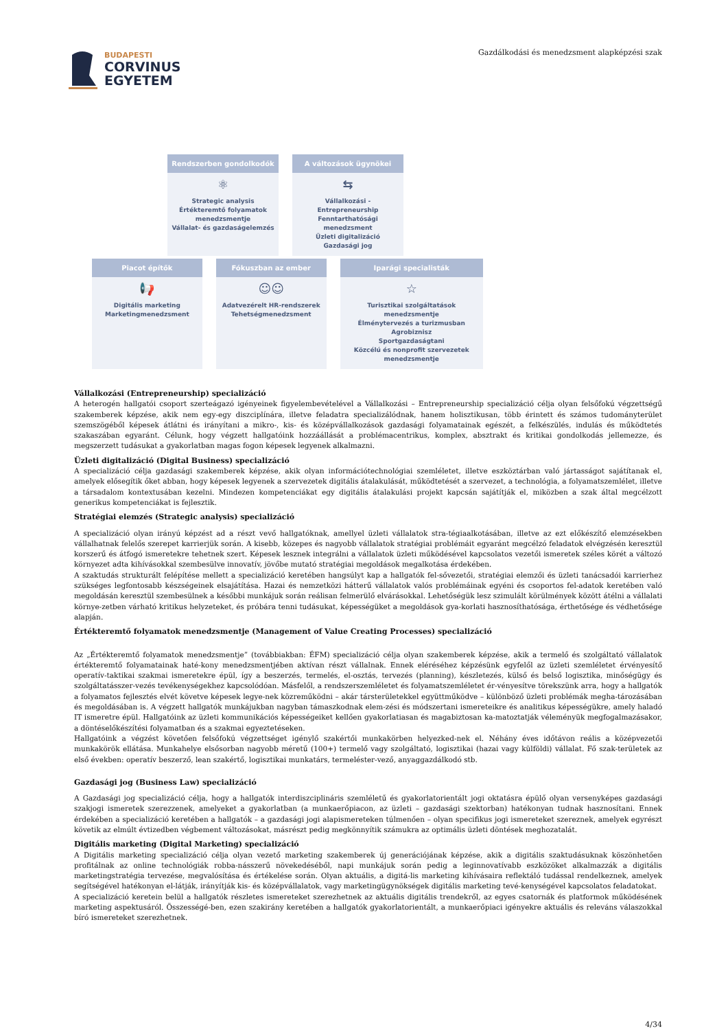BUDAPESTI
CORVINUS
EGYETEM
Gazdálkodási és menedzsment alapképzési szak
Rendszerben gondolkodók
⚛
Strategic analysis
Értékteremtő folyamatok menedzsmentje
Vállalat- és gazdaságelemzés
A változások ügynökei
⇆
Vállalkozási - Entrepreneurship
Fenntarthatósági menedzsment
Üzleti digitalizáció
Gazdasági jog
Piacot építők
📢
Digitális marketing
Marketingmenedzsment
Fókuszban az ember
☺☺
Adatvezérelt HR-rendszerek
Tehetségmenedzsment
Iparági specialisták
☆
Turisztikai szolgáltatások menedzsmentje
Élménytervezés a turizmusban
Agrobiznisz
Sportgazdaságtani
Közcélú és nonprofit szervezetek menedzsmentje
Vállalkozási (Entrepreneurship) specializáció
A heterogén hallgatói csoport szerteágazó igényeinek figyelembevételével a Vállalkozási – Entrepreneurship specializáció célja olyan felsőfokú végzettségű szakemberek képzése, akik nem egy-egy diszciplínára, illetve feladatra specializálódnak, hanem holisztikusan, több érintett és számos tudományterület szemszögéből képesek átlátni és irányítani a mikro-, kis- és középvállalkozások gazdasági folyamatainak egészét, a felkészülés, indulás és működtetés szakaszában egyaránt. Célunk, hogy végzett hallgatóink hozzáállását a problémacentrikus, komplex, absztrakt és kritikai gondolkodás jellemezze, és megszerzett tudásukat a gyakorlatban magas fogon képesek legyenek alkalmazni.
Üzleti digitalizáció (Digital Business) specializáció
A specializáció célja gazdasági szakemberek képzése, akik olyan információtechnológiai szemléletet, illetve eszköztárban való jártasságot sajátítanak el, amelyek elősegítik őket abban, hogy képesek legyenek a szervezetek digitális átalakulását, működtetését a szervezet, a technológia, a folyamatszemlélet, illetve a társadalom kontextusában kezelni. Mindezen kompetenciákat egy digitális átalakulási projekt kapcsán sajátítják el, miközben a szak által megcélzott generikus kompetenciákat is fejlesztik.
Stratégiai elemzés (Strategic analysis) specializáció
A specializáció olyan irányú képzést ad a részt vevő hallgatóknak, amellyel üzleti vállalatok stra-tégiaalkotásában, illetve az ezt előkészítő elemzésekben vállalhatnak felelős szerepet karrierjük során. A kisebb, közepes és nagyobb vállalatok stratégiai problémáit egyaránt megcélzó feladatok elvégzésén keresztül korszerű és átfogó ismeretekre tehetnek szert. Képesek lesznek integrálni a vállalatok üzleti működésével kapcsolatos vezetői ismeretek széles körét a változó környezet adta kihívásokkal szembesülve innovatív, jövőbe mutató stratégiai megoldások megalkotása érdekében.
A szaktudás strukturált felépítése mellett a specializáció keretében hangsúlyt kap a hallgatók fel-sővezetői, stratégiai elemzői és üzleti tanácsadói karrierhez szükséges legfontosabb készségeinek elsajátítása. Hazai és nemzetközi hátterű vállalatok valós problémáinak egyéni és csoportos fel-adatok keretében való megoldásán keresztül szembesülnek a későbbi munkájuk során reálisan felmerülő elvárásokkal. Lehetőségük lesz szimulált körülmények között átélni a vállalati környe-zetben várható kritikus helyzeteket, és próbára tenni tudásukat, képességüket a megoldások gya-korlati hasznosíthatósága, érthetősége és védhetősége alapján.
Értékteremtő folyamatok menedzsmentje (Management of Value Creating Processes) specializáció
Az „Értékteremtő folyamatok menedzsmentje” (továbbiakban: ÉFM) specializáció célja olyan szakemberek képzése, akik a termelő és szolgáltató vállalatok értékteremtő folyamatainak haté-kony menedzsmentjében aktívan részt vállalnak. Ennek eléréséhez képzésünk egyfelől az üzleti szemléletet érvényesítő operatív-taktikai szakmai ismeretekre épül, így a beszerzés, termelés, el-osztás, tervezés (planning), készletezés, külső és belső logisztika, minőségügy és szolgáltatásszer-vezés tevékenységekhez kapcsolódóan. Másfelől, a rendszerszemléletet és folyamatszemléletet ér-vényesítve törekszünk arra, hogy a hallgatók a folyamatos fejlesztés elvét követve képesek legye-nek közreműködni – akár társterületekkel együttműködve – különböző üzleti problémák megha-tározásában és megoldásában is. A végzett hallgatók munkájukban nagyban támaszkodnak elem-zési és módszertani ismereteikre és analitikus képességükre, amely haladó IT ismeretre épül. Hallgatóink az üzleti kommunikációs képességeiket kellően gyakorlatiasan és magabiztosan ka-matoztatják véleményük megfogalmazásakor, a döntéselőkészítési folyamatban és a szakmai egyeztetéseken.
Hallgatóink a végzést követően felsőfokú végzettséget igénylő szakértői munkakörben helyezked-nek el. Néhány éves időtávon reális a középvezetői munkakörök ellátása. Munkahelye elsősorban nagyobb méretű (100+) termelő vagy szolgáltató, logisztikai (hazai vagy külföldi) vállalat. Fő szak-területek az első években: operatív beszerző, lean szakértő, logisztikai munkatárs, termeléster-vező, anyaggazdálkodó stb.
Gazdasági jog (Business Law) specializáció
A Gazdasági jog specializáció célja, hogy a hallgatók interdiszciplináris szemléletű és gyakorlatorientált jogi oktatásra épülő olyan versenyképes gazdasági szakjogi ismeretek szerezzenek, amelyeket a gyakorlatban (a munkaerőpiacon, az üzleti – gazdasági szektorban) hatékonyan tudnak hasznosítani. Ennek érdekében a specializáció keretében a hallgatók – a gazdasági jogi alapismereteken túlmenően – olyan specifikus jogi ismereteket szereznek, amelyek egyrészt követik az elmúlt évtizedben végbement változásokat, másrészt pedig megkönnyítik számukra az optimális üzleti döntések meghozatalát.
Digitális marketing (Digital Marketing) specializáció
A Digitális marketing specializáció célja olyan vezető marketing szakemberek új generációjának képzése, akik a digitális szaktudásuknak köszönhetően profitálnak az online technológiák robba-násszerű növekedéséből, napi munkájuk során pedig a leginnovatívabb eszközöket alkalmazzák a digitális marketingstratégia tervezése, megvalósítása és értékelése során. Olyan aktuális, a digitá-lis marketing kihívásaira reflektáló tudással rendelkeznek, amelyek segítségével hatékonyan el-látják, irányítják kis- és középvállalatok, vagy marketingügynökségek digitális marketing tevé-kenységével kapcsolatos feladatokat.
A specializáció keretein belül a hallgatók részletes ismereteket szerezhetnek az aktuális digitális trendekről, az egyes csatornák és platformok működésének marketing aspektusáról. Összességé-ben, ezen szakirány keretében a hallgatók gyakorlatorientált, a munkaerőpiaci igényekre aktuális és releváns válaszokkal bíró ismereteket szerezhetnek.
4/34